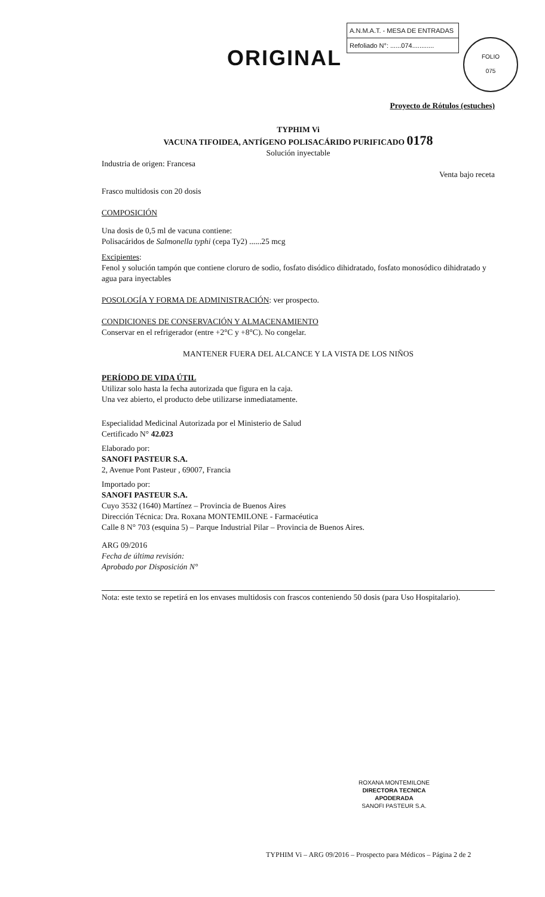A.N.M.A.T. - MESA DE ENTRADAS
Refoliado N°: ......074............
ORIGINAL
FOLIO
075
Proyecto de Rótulos (estuches)
TYPHIM Vi
VACUNA TIFOIDEA, ANTÍGENO POLISACÁRIDO PURIFICADO 0178
Solución inyectable
Industria de origen: Francesa
Venta bajo receta
Frasco multidosis con 20 dosis
COMPOSICIÓN
Una dosis de 0,5 ml de vacuna contiene:
Polisacáridos de Salmonella typhi (cepa Ty2) ......25 mcg
Excipientes:
Fenol y solución tampón que contiene cloruro de sodio, fosfato disódico dihidratado, fosfato monosódico dihidratado y agua para inyectables
POSOLOGÍA Y FORMA DE ADMINISTRACIÓN: ver prospecto.
CONDICIONES DE CONSERVACIÓN Y ALMACENAMIENTO
Conservar en el refrigerador (entre +2°C y +8°C). No congelar.
MANTENER FUERA DEL ALCANCE Y LA VISTA DE LOS NIÑOS
PERÍODO DE VIDA ÚTIL
Utilizar solo hasta la fecha autorizada que figura en la caja.
Una vez abierto, el producto debe utilizarse inmediatamente.
Especialidad Medicinal Autorizada por el Ministerio de Salud
Certificado N° 42.023
Elaborado por:
SANOFI PASTEUR S.A.
2, Avenue Pont Pasteur , 69007, Francia
Importado por:
SANOFI PASTEUR S.A.
Cuyo 3532 (1640) Martínez – Provincia de Buenos Aires
Dirección Técnica: Dra. Roxana MONTEMILONE - Farmacéutica
Calle 8 N° 703 (esquina 5) – Parque Industrial Pilar – Provincia de Buenos Aires.
ARG 09/2016
Fecha de última revisión:
Aprobado por Disposición N°
Nota: este texto se repetirá en los envases multidosis con frascos conteniendo 50 dosis (para Uso Hospitalario).
ROXANA MONTEMILONE
DIRECTORA TECNICA
APODERADA
SANOFI PASTEUR S.A.
TYPHIM Vi – ARG 09/2016 – Prospecto para Médicos – Página 2 de 2